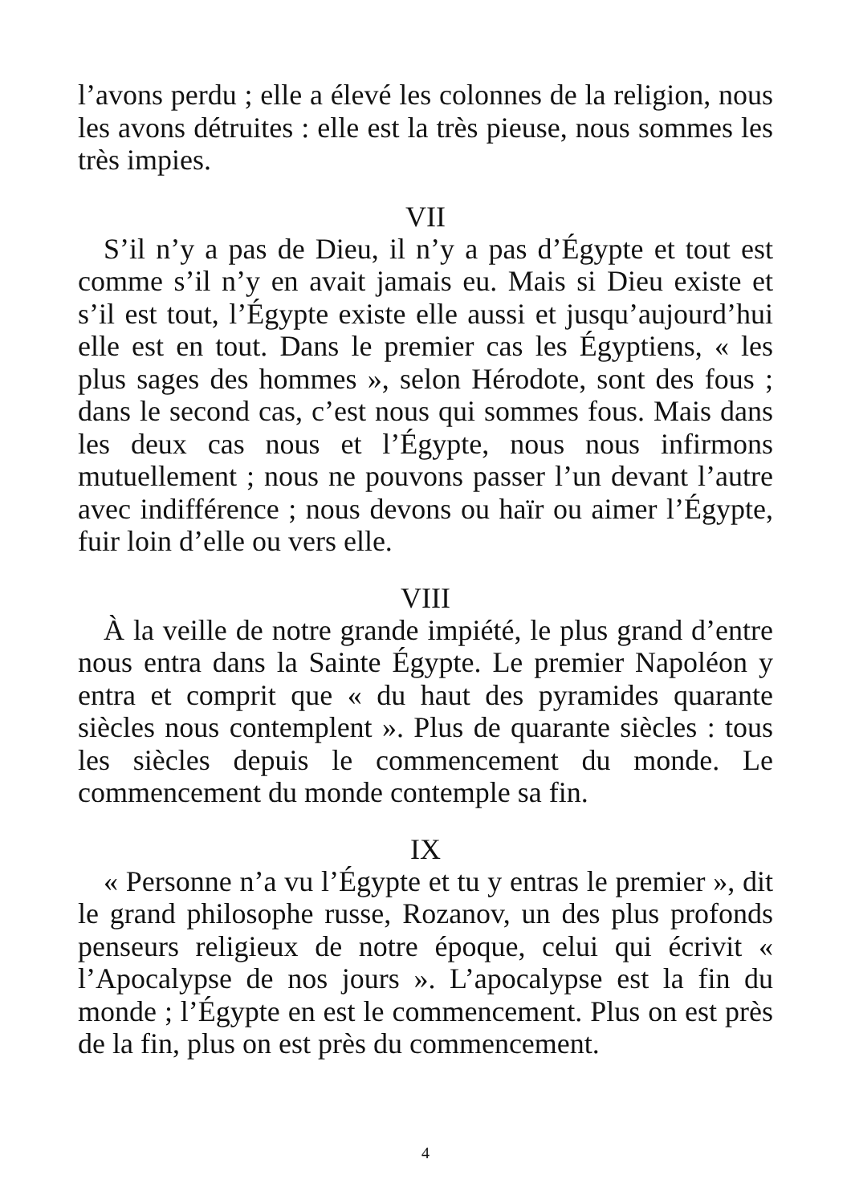l’avons perdu ; elle a élevé les colonnes de la religion, nous les avons détruites : elle est la très pieuse, nous sommes les très impies.
VII
S’il n’y a pas de Dieu, il n’y a pas d’Égypte et tout est comme s’il n’y en avait jamais eu. Mais si Dieu existe et s’il est tout, l’Égypte existe elle aussi et jusqu’aujourd’hui elle est en tout. Dans le premier cas les Égyptiens, « les plus sages des hommes », selon Hérodote, sont des fous ; dans le second cas, c’est nous qui sommes fous. Mais dans les deux cas nous et l’Égypte, nous nous infirmons mutuellement ; nous ne pouvons passer l’un devant l’autre avec indifférence ; nous devons ou haïr ou aimer l’Égypte, fuir loin d’elle ou vers elle.
VIII
À la veille de notre grande impiété, le plus grand d’entre nous entra dans la Sainte Égypte. Le premier Napoléon y entra et comprit que « du haut des pyramides quarante siècles nous contemplent ». Plus de quarante siècles : tous les siècles depuis le commencement du monde. Le commencement du monde contemple sa fin.
IX
« Personne n’a vu l’Égypte et tu y entras le premier », dit le grand philosophe russe, Rozanov, un des plus profonds penseurs religieux de notre époque, celui qui écrivit « l’Apocalypse de nos jours ». L’apocalypse est la fin du monde ; l’Égypte en est le commencement. Plus on est près de la fin, plus on est près du commencement.
4